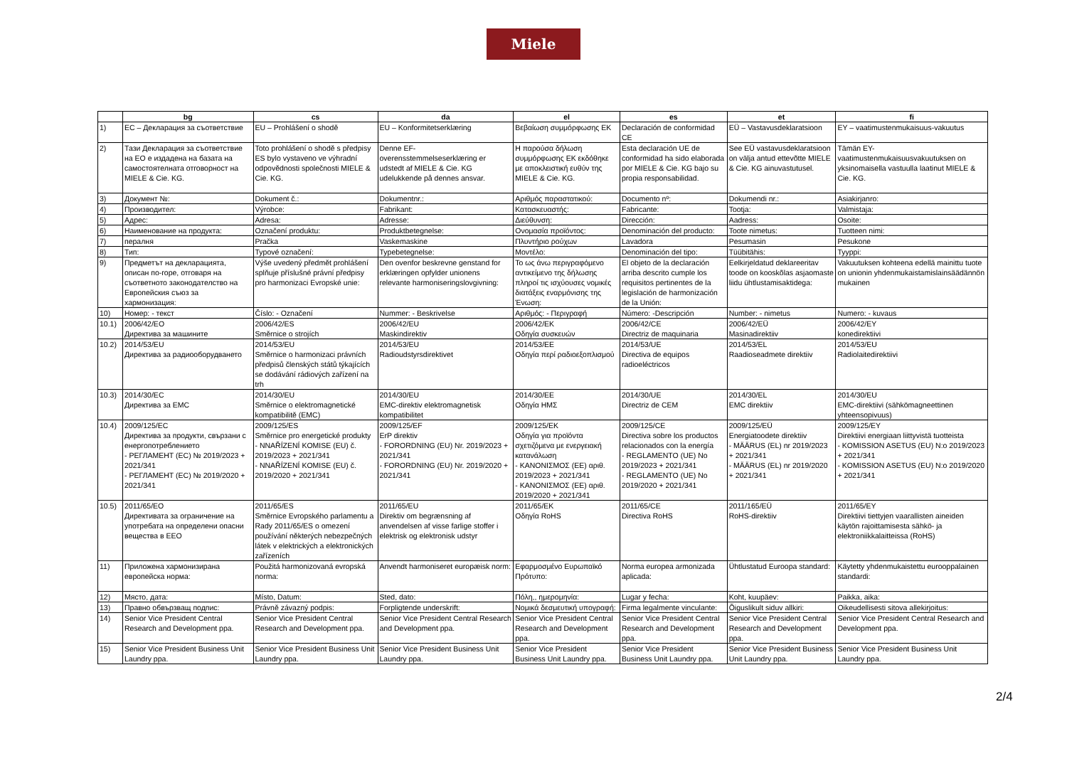Miele
| | bg | cs | da | el | es | et | fi |
| --- | --- | --- | --- | --- | --- | --- | --- |
| 1) | ЕС – Декларация за съответствие | EU – Prohlášení o shodě | EU – Konformitetserklæring | Βεβαίωση συμμόρφωσης ΕΚ | Declaración de conformidad CE | EÜ – Vastavusdeklaratsioon | EY – vaatimustenmukaisuus-vakuutus |
| 2) | Тази Декларация за съответствие на ЕО е издадена на базата на самостоятелната отговорност на MIELE & Cie. KG. | Toto prohlášení o shodě s předpisy ES bylo vystaveno ve výhradní odpovědnosti společnosti MIELE & Cie. KG. | Denne EF-overensstemmelseserklæring er udstedt af MIELE & Cie. KG udelukkende på dennes ansvar. | Η παρούσα δήλωση συμμόρφωσης ΕΚ εκδόθηκε με αποκλειστική ευθύν της MIELE & Cie. KG. | Esta declaración UE de conformidad ha sido elaborada por MIELE & Cie. KG bajo su propia responsabilidad. | See EÜ vastavusdeklaratsioon on välja antud ettevõtte MIELE & Cie. KG ainuvastutusel. | Tämän EY-vaatimustenmukaisuusvakuutuksen on yksinomaisella vastuulla laatinut MIELE & Cie. KG. |
| 3) | Документ №: | Dokument č.: | Dokumentnr.: | Αριθμός παραστατικού: | Documento nº: | Dokumendi nr.: | Asiakirjanro: |
| 4) | Производител: | Výrobce: | Fabrikant: | Κατασκευαστής: | Fabricante: | Tootja: | Valmistaja: |
| 5) | Адрес: | Adresa: | Adresse: | Διεύθυνση: | Dirección: | Aadress: | Osoite: |
| 6) | Наименование на продукта: | Označení produktu: | Produktbetegnelse: | Ονομασία προϊόντος: | Denominación del producto: | Toote nimetus: | Tuotteen nimi: |
| 7) | пералня | Pračka | Vaskemaskine | Πλυντήριο ρούχων | Lavadora | Pesumasin | Pesukone |
| 8) | Тип: | Typové označení: | Typebetegnelse: | Μοντέλο: | Denominación del tipo: | Tüübitähis: | Tyyppi: |
| 9) | Предметът на декларацията, описан по-горе, отговаря на съответното законодателство на Европейския съюз за хармонизация: | Výše uvedený předmět prohlášení splňuje příslušné právní předpisy pro harmonizaci Evropské unie: | Den ovenfor beskrevne genstand for erklæringen opfylder unionens relevante harmoniseringslovgivning: | Το ως άνω περιγραφόμενο αντικείμενο της δήλωσης πληροί τις ισχύουσες νομικές διατάξεις εναρμόνισης της Ένωση: | El objeto de la declaración arriba descrito cumple los requisitos pertinentes de la legislación de harmonización de la Unión: | Eelkirjeldatud deklareeritav toode on kooskõlas asjaomaste liidu ühtlustamisaktidega: | Vakuutuksen kohteena edellä mainittu tuote on unionin yhdenmukaistamislainsäädännön mukainen |
| 10) | Номер: - текст | Číslo: - Označení | Nummer: - Beskrivelse | Αριθμός: - Περιγραφή | Número: -Descripción | Number: - nimetus | Numero: - kuvaus |
| 10.1) | 2006/42/EO Директива за машините | 2006/42/ES Směrnice o strojích | 2006/42/EU Maskindirektiv | 2006/42/EK Οδηγία συσκευών | 2006/42/CE Directriz de maquinaria | 2006/42/EÜ Masinadirektiiv | 2006/42/EY konedirektiivi |
| 10.2) | 2014/53/EU Директива за радиооборудването | 2014/53/EU Směrnice o harmonizaci právních předpisů členských států týkajících se dodávání rádiových zařízení na trh | 2014/53/EU Radioudstyrsdirektivet | 2014/53/EE Οδηγία περί ραδιοεξοπλισμού | 2014/53/UE Directiva de equipos radioeléctricos | 2014/53/EL Raadioseadmete direktiiv | 2014/53/EU Radiolaitedirektiivi |
| 10.3) | 2014/30/EC Директива за EMC | 2014/30/EU Směrnice o elektromagnetické kompatibilitě (EMC) | 2014/30/EU EMC-direktiv elektromagnetisk kompatibilitet | 2014/30/EE Οδηγία ΗΜΣ | 2014/30/UE Directriz de CEM | 2014/30/EL EMC direktiiv | 2014/30/EU EMC-direktiivi (sähkömagneettinen yhteensopivuus) |
| 10.4) | 2009/125/EC Директива за продукти, свързани с енергопотреблението - РЕГЛАМЕНТ (ЕС) № 2019/2023 + 2021/341 - РЕГЛАМЕНТ (ЕС) № 2019/2020 + 2021/341 | 2009/125/ES Směrnice pro energetické produkty - NNAŘÍZENÍ KOMISE (EU) č. 2019/2023 + 2021/341 - NNAŘÍZENÍ KOMISE (EU) č. 2019/2020 + 2021/341 | 2009/125/EF ErP direktiv - FORORDNING (EU) Nr. 2019/2023 + 2021/341 - FORORDNING (EU) Nr. 2019/2020 + 2021/341 | 2009/125/EK Οδηγία για προϊόντα σχετιζόμενα με ενεργειακή κατανάλωση - ΚΑΝΟΝΙΣΜΟΣ (ΕΕ) αριθ. 2019/2023 + 2021/341 - ΚΑΝΟΝΙΣΜΟΣ (ΕΕ) αριθ. 2019/2020 + 2021/341 | 2009/125/CE Directiva sobre los productos relacionados con la energía - REGLAMENTO (UE) No 2019/2023 + 2021/341 - REGLAMENTO (UE) No 2019/2020 + 2021/341 | 2009/125/EÜ Energiatoodete direktiiv - MÄÄRUS (EL) nr 2019/2023 + 2021/341 - MÄÄRUS (EL) nr 2019/2020 + 2021/341 | 2009/125/EY Direktiivi energiaan liittyvistä tuotteista - KOMISSION ASETUS (EU) N:o 2019/2023 + 2021/341 - KOMISSION ASETUS (EU) N:o 2019/2020 + 2021/341 |
| 10.5) | 2011/65/EO Директивата за ограничение на употребата на определени опасни вещества в EEO | 2011/65/ES Směrnice Evropského parlamentu a Rady 2011/65/ES o omezení používání některých nebezpečných látek v elektrických a elektronických zařízeních | 2011/65/EU Direktiv om begrænsning af anvendelsen af visse farlige stoffer i elektrisk og elektronisk udstyr | 2011/65/EK Οδηγία RoHS | 2011/65/CE Directiva RoHS | 2011/165/EÜ RoHS-direktiiv | 2011/65/EY Direktiivi tiettyjen vaarallisten aineiden käytön rajoittamisesta sähkö- ja elektroniikkalaitteissa (RoHS) |
| 11) | Приложена хармонизирана европейска норма: | Použitá harmonizovaná evropská norma: | Anvendt harmoniseret europæisk norm: | Εφαρμοσμένο Ευρωπαϊκό Πρότυπο: | Norma europea armonizada aplicada: | Ühtlustatud Euroopa standard: | Käytetty yhdenmukaistettu eurooppalainen standardi: |
| 12) | Място, дата: | Místo, Datum: | Sted, dato: | Πόλη,, ημερομηνία: | Lugar y fecha: | Koht, kuupäev: | Paikka, aika: |
| 13) | Правно обвързващ подпис: | Právně závazný podpis: | Forpligtende underskrift: | Νομικά δεσμευτική υπογραφή: | Firma legalmente vinculante: | Õiguslikult siduv allkiri: | Oikeudellisesti sitova allekirjoitus: |
| 14) | Senior Vice President Central Research and Development ppa. | Senior Vice President Central Research and Development ppa. | Senior Vice President Central Research and Development ppa. | Senior Vice President Central Research and Development ppa. | Senior Vice President Central Research and Development ppa. | Senior Vice President Central Research and Development ppa. | Senior Vice President Central Research and Development ppa. |
| 15) | Senior Vice President Business Unit Laundry ppa. | Senior Vice President Business Unit Laundry ppa. | Senior Vice President Business Unit Laundry ppa. | Senior Vice President Business Unit Laundry ppa. | Senior Vice President Business Unit Laundry ppa. | Senior Vice President Business Unit Laundry ppa. | Senior Vice President Business Unit Laundry ppa. |
2/4